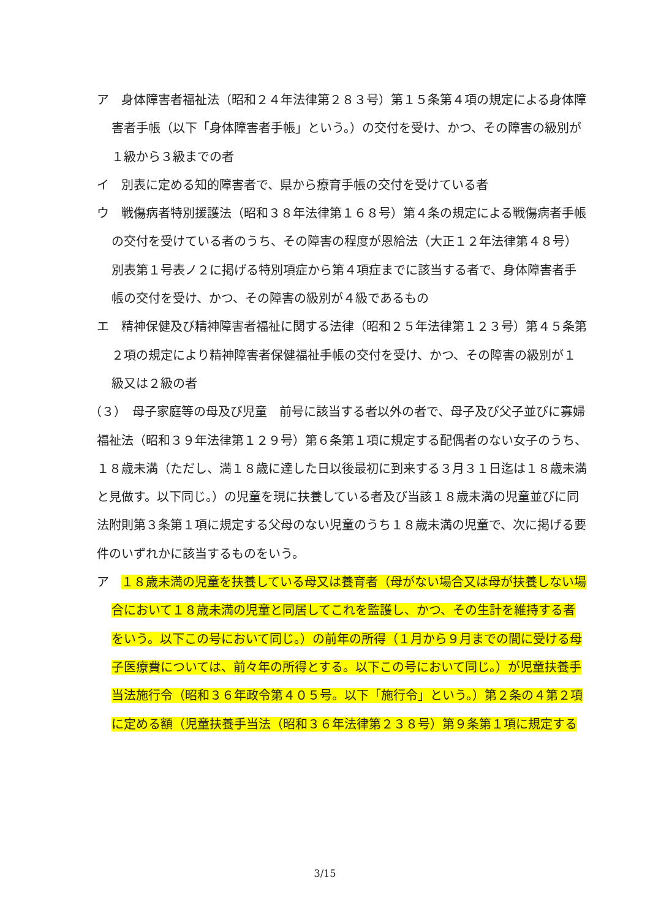ア　身体障害者福祉法（昭和２４年法律第２８３号）第１５条第４項の規定による身体障害者手帳（以下「身体障害者手帳」という。）の交付を受け、かつ、その障害の級別が１級から３級までの者
イ　別表に定める知的障害者で、県から療育手帳の交付を受けている者
ウ　戦傷病者特別援護法（昭和３８年法律第１６８号）第４条の規定による戦傷病者手帳の交付を受けている者のうち、その障害の程度が恩給法（大正１２年法律第４８号）別表第１号表ノ２に掲げる特別項症から第４項症までに該当する者で、身体障害者手帳の交付を受け、かつ、その障害の級別が４級であるもの
エ　精神保健及び精神障害者福祉に関する法律（昭和２５年法律第１２３号）第４５条第２項の規定により精神障害者保健福祉手帳の交付を受け、かつ、その障害の級別が１級又は２級の者
（３）　母子家庭等の母及び児童　前号に該当する者以外の者で、母子及び父子並びに寡婦福祉法（昭和３９年法律第１２９号）第６条第１項に規定する配偶者のない女子のうち、１８歳未満（ただし、満１８歳に達した日以後最初に到来する３月３１日迄は１８歳未満と見做す。以下同じ。）の児童を現に扶養している者及び当該１８歳未満の児童並びに同法附則第３条第１項に規定する父母のない児童のうち１８歳未満の児童で、次に掲げる要件のいずれかに該当するものをいう。
ア　１８歳未満の児童を扶養している母又は養育者（母がない場合又は母が扶養しない場合において１８歳未満の児童と同居してこれを監護し、かつ、その生計を維持する者をいう。以下この号において同じ。）の前年の所得（１月から９月までの間に受ける母子医療費については、前々年の所得とする。以下この号において同じ。）が児童扶養手当法施行令（昭和３６年政令第４０５号。以下「施行令」という。）第２条の４第２項に定める額（児童扶養手当法（昭和３６年法律第２３８号）第９条第１項に規定する
3/15